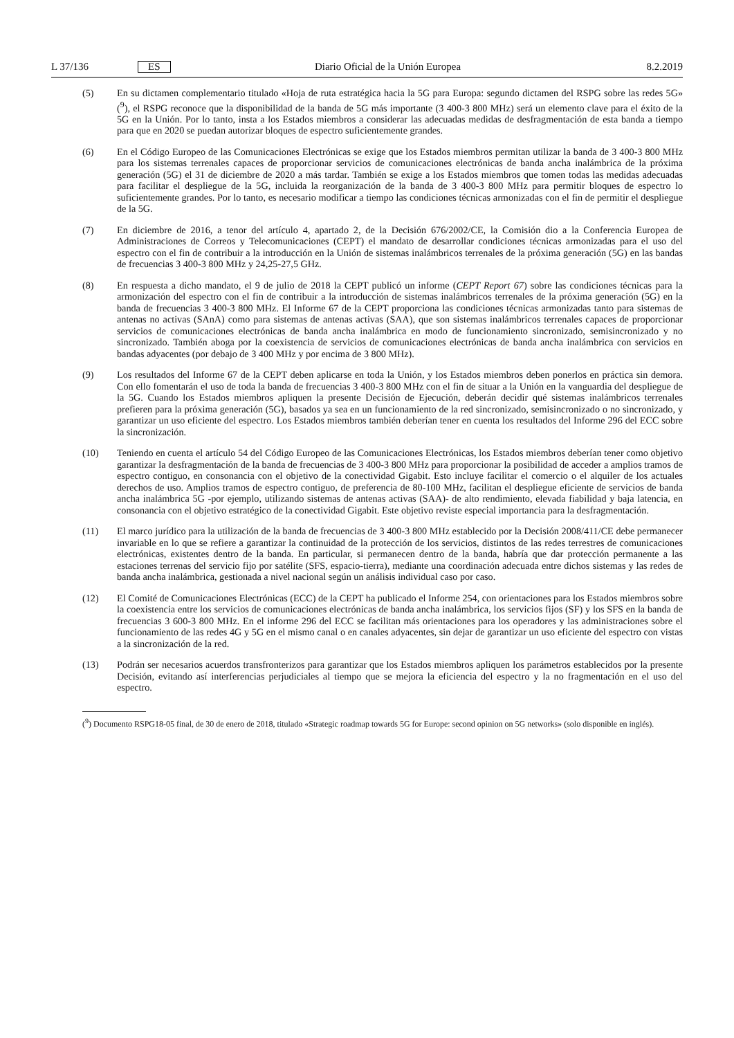L 37/136 ES Diario Oficial de la Unión Europea 8.2.2019
(5) En su dictamen complementario titulado «Hoja de ruta estratégica hacia la 5G para Europa: segundo dictamen del RSPG sobre las redes 5G» (<sup>9</sup>), el RSPG reconoce que la disponibilidad de la banda de 5G más importante (3 400-3 800 MHz) será un elemento clave para el éxito de la 5G en la Unión. Por lo tanto, insta a los Estados miembros a considerar las adecuadas medidas de desfragmentación de esta banda a tiempo para que en 2020 se puedan autorizar bloques de espectro suficientemente grandes.
(6) En el Código Europeo de las Comunicaciones Electrónicas se exige que los Estados miembros permitan utilizar la banda de 3 400-3 800 MHz para los sistemas terrenales capaces de proporcionar servicios de comunicaciones electrónicas de banda ancha inalámbrica de la próxima generación (5G) el 31 de diciembre de 2020 a más tardar. También se exige a los Estados miembros que tomen todas las medidas adecuadas para facilitar el despliegue de la 5G, incluida la reorganización de la banda de 3 400-3 800 MHz para permitir bloques de espectro lo suficientemente grandes. Por lo tanto, es necesario modificar a tiempo las condiciones técnicas armonizadas con el fin de permitir el despliegue de la 5G.
(7) En diciembre de 2016, a tenor del artículo 4, apartado 2, de la Decisión 676/2002/CE, la Comisión dio a la Conferencia Europea de Administraciones de Correos y Telecomunicaciones (CEPT) el mandato de desarrollar condiciones técnicas armonizadas para el uso del espectro con el fin de contribuir a la introducción en la Unión de sistemas inalámbricos terrenales de la próxima generación (5G) en las bandas de frecuencias 3 400-3 800 MHz y 24,25-27,5 GHz.
(8) En respuesta a dicho mandato, el 9 de julio de 2018 la CEPT publicó un informe (CEPT Report 67) sobre las condiciones técnicas para la armonización del espectro con el fin de contribuir a la introducción de sistemas inalámbricos terrenales de la próxima generación (5G) en la banda de frecuencias 3 400-3 800 MHz. El Informe 67 de la CEPT proporciona las condiciones técnicas armonizadas tanto para sistemas de antenas no activas (SAnA) como para sistemas de antenas activas (SAA), que son sistemas inalámbricos terrenales capaces de proporcionar servicios de comunicaciones electrónicas de banda ancha inalámbrica en modo de funcionamiento sincronizado, semisincronizado y no sincronizado. También aboga por la coexistencia de servicios de comunicaciones electrónicas de banda ancha inalámbrica con servicios en bandas adyacentes (por debajo de 3 400 MHz y por encima de 3 800 MHz).
(9) Los resultados del Informe 67 de la CEPT deben aplicarse en toda la Unión, y los Estados miembros deben ponerlos en práctica sin demora. Con ello fomentarán el uso de toda la banda de frecuencias 3 400-3 800 MHz con el fin de situar a la Unión en la vanguardia del despliegue de la 5G. Cuando los Estados miembros apliquen la presente Decisión de Ejecución, deberán decidir qué sistemas inalámbricos terrenales prefieren para la próxima generación (5G), basados ya sea en un funcionamiento de la red sincronizado, semisincronizado o no sincronizado, y garantizar un uso eficiente del espectro. Los Estados miembros también deberían tener en cuenta los resultados del Informe 296 del ECC sobre la sincronización.
(10) Teniendo en cuenta el artículo 54 del Código Europeo de las Comunicaciones Electrónicas, los Estados miembros deberían tener como objetivo garantizar la desfragmentación de la banda de frecuencias de 3 400-3 800 MHz para proporcionar la posibilidad de acceder a amplios tramos de espectro contiguo, en consonancia con el objetivo de la conectividad Gigabit. Esto incluye facilitar el comercio o el alquiler de los actuales derechos de uso. Amplios tramos de espectro contiguo, de preferencia de 80-100 MHz, facilitan el despliegue eficiente de servicios de banda ancha inalámbrica 5G -por ejemplo, utilizando sistemas de antenas activas (SAA)- de alto rendimiento, elevada fiabilidad y baja latencia, en consonancia con el objetivo estratégico de la conectividad Gigabit. Este objetivo reviste especial importancia para la desfragmentación.
(11) El marco jurídico para la utilización de la banda de frecuencias de 3 400-3 800 MHz establecido por la Decisión 2008/411/CE debe permanecer invariable en lo que se refiere a garantizar la continuidad de la protección de los servicios, distintos de las redes terrestres de comunicaciones electrónicas, existentes dentro de la banda. En particular, si permanecen dentro de la banda, habría que dar protección permanente a las estaciones terrenas del servicio fijo por satélite (SFS, espacio-tierra), mediante una coordinación adecuada entre dichos sistemas y las redes de banda ancha inalámbrica, gestionada a nivel nacional según un análisis individual caso por caso.
(12) El Comité de Comunicaciones Electrónicas (ECC) de la CEPT ha publicado el Informe 254, con orientaciones para los Estados miembros sobre la coexistencia entre los servicios de comunicaciones electrónicas de banda ancha inalámbrica, los servicios fijos (SF) y los SFS en la banda de frecuencias 3 600-3 800 MHz. En el informe 296 del ECC se facilitan más orientaciones para los operadores y las administraciones sobre el funcionamiento de las redes 4G y 5G en el mismo canal o en canales adyacentes, sin dejar de garantizar un uso eficiente del espectro con vistas a la sincronización de la red.
(13) Podrán ser necesarios acuerdos transfronterizos para garantizar que los Estados miembros apliquen los parámetros establecidos por la presente Decisión, evitando así interferencias perjudiciales al tiempo que se mejora la eficiencia del espectro y la no fragmentación en el uso del espectro.
(<sup>9</sup>) Documento RSPG18-05 final, de 30 de enero de 2018, titulado «Strategic roadmap towards 5G for Europe: second opinion on 5G networks» (solo disponible en inglés).